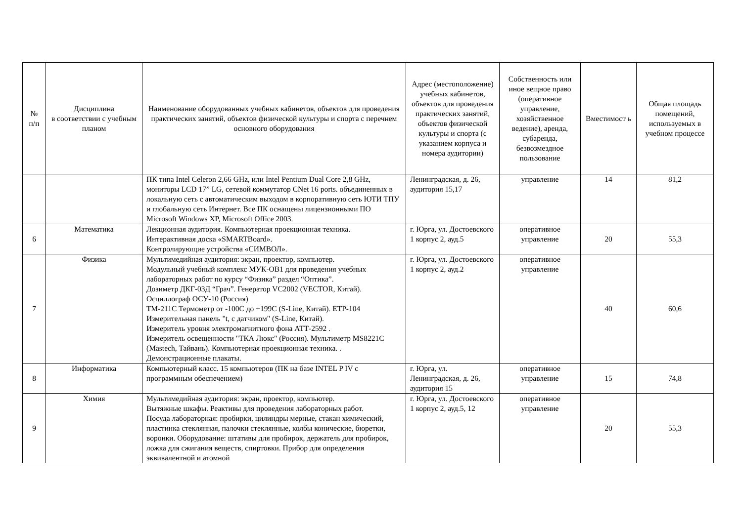| № п/п | Дисциплина в соответствии с учебным планом | Наименование оборудованных учебных кабинетов, объектов для проведения практических занятий, объектов физической культуры и спорта с перечнем основного оборудования | Адрес (местоположение) учебных кабинетов, объектов для проведения практических занятий, объектов физической культуры и спорта (с указанием корпуса и номера аудитории) | Собственность или иное вещное право (оперативное управление, хозяйственное ведение), аренда, субаренда, безвозмездное пользование | Вместимост ь | Общая площадь помещений, используемых в учебном процессе |
| --- | --- | --- | --- | --- | --- | --- |
| | | ПК типа Intel Celeron 2,66 GHz, или Intel Pentium Dual Core 2,8 GHz, мониторы LCD 17” LG, сетевой коммутатор CNet 16 ports. объединенных в локальную сеть с автоматическим выходом в корпоративную сеть ЮТИ ТПУ и глобальную сеть Интернет. Все ПК оснащены лицензионными ПО Microsoft Windows XP, Microsoft Office 2003. | Ленинградская, д. 26, аудитория 15,17 | управление | 14 | 81,2 |
| 6 | Математика | Лекционная аудитория. Компьютерная проекционная техника. Интерактивная доска «SMARTBoard». Контролирующие устройства «СИМВОЛ». | г. Юрга, ул. Достоевского 1 корпус 2, ауд.5 | оперативное управление | 20 | 55,3 |
| 7 | Физика | Мультимедийная аудитория: экран, проектор, компьютер. Модульный учебный комплекс МУК-ОВ1 для проведения учебных лабораторных работ по курсу “Физика” раздел “Оптика”. Дозиметр ДКГ-03Д “Грач”. Генератор VC2002 (VECTOR, Китай). Осциллограф ОСУ-10 (Россия) ТМ-211С Термометр от -100С до +199С (S-Line, Китай). ЕТР-104 Измерительная панель "t, с датчиком" (S-Line, Китай). Измеритель уровня электромагнитного фона АТТ-2592 . Измеритель освещенности "ТКА Люкс" (Россия). Мультиметр MS8221C (Mastech, Тайвань). Компьютерная проекционная техника. . Демонстрационные плакаты. | г. Юрга, ул. Достоевского 1 корпус 2, ауд.2 | оперативное управление | 40 | 60,6 |
| 8 | Информатика | Компьютерный класс. 15 компьютеров (ПК на базе INTEL P IV с программным обеспечением) | г. Юрга, ул. Ленинградская, д. 26, аудитория 15 | оперативное управление | 15 | 74,8 |
| 9 | Химия | Мультимедийная аудитория: экран, проектор, компьютер. Вытяжные шкафы. Реактивы для проведения лабораторных работ. Посуда лабораторная: пробирки, цилиндры мерные, стакан химический, пластинка стеклянная, палочки стеклянные, колбы конические, бюретки, воронки. Оборудование: штативы для пробирок, держатель для пробирок, ложка для сжигания веществ, спиртовки. Прибор для определения эквивалентной и атомной | г. Юрга, ул. Достоевского 1 корпус 2, ауд.5, 12 | оперативное управление | 20 | 55,3 |